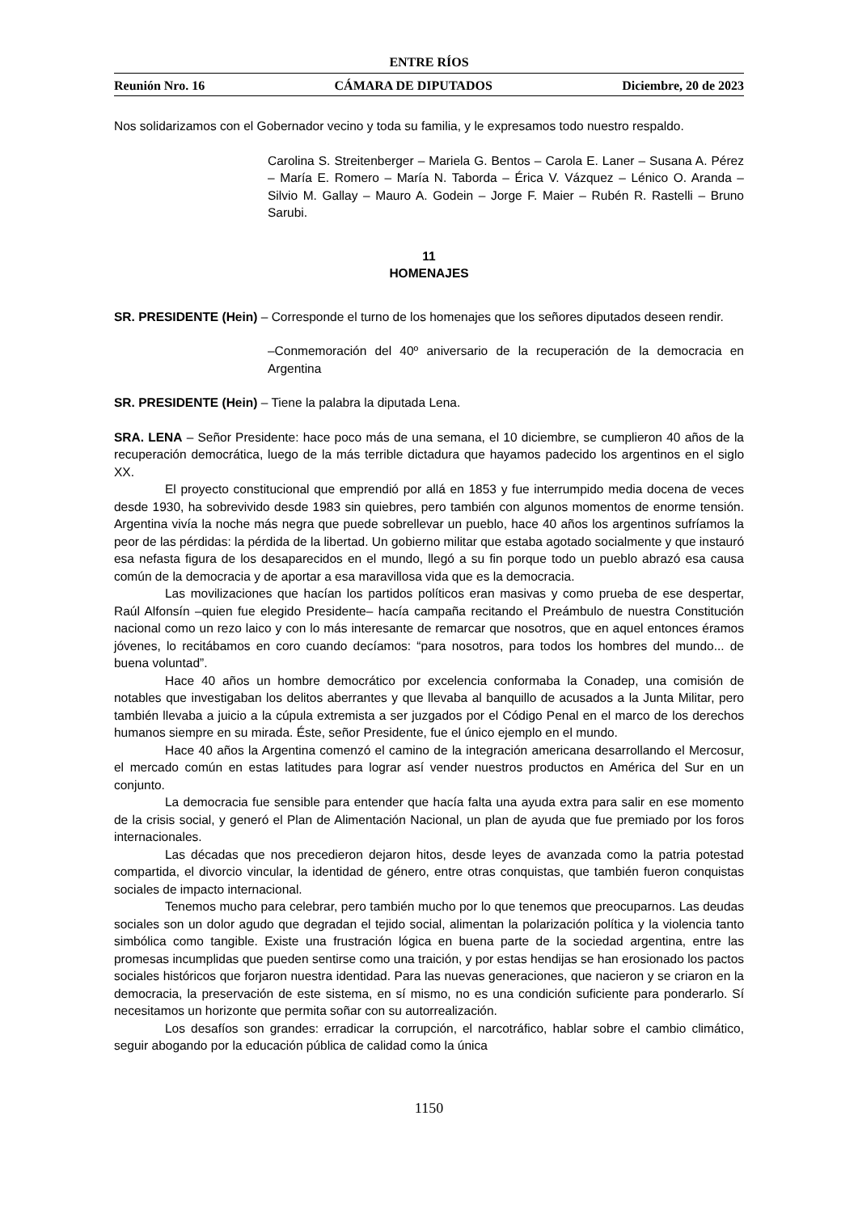ENTRE RÍOS
Reunión Nro. 16 CÁMARA DE DIPUTADOS Diciembre, 20 de 2023
Nos solidarizamos con el Gobernador vecino y toda su familia, y le expresamos todo nuestro respaldo.
Carolina S. Streitenberger – Mariela G. Bentos – Carola E. Laner – Susana A. Pérez – María E. Romero – María N. Taborda – Érica V. Vázquez – Lénico O. Aranda – Silvio M. Gallay – Mauro A. Godein – Jorge F. Maier – Rubén R. Rastelli – Bruno Sarubi.
11
HOMENAJES
SR. PRESIDENTE (Hein) – Corresponde el turno de los homenajes que los señores diputados deseen rendir.
–Conmemoración del 40º aniversario de la recuperación de la democracia en Argentina
SR. PRESIDENTE (Hein) – Tiene la palabra la diputada Lena.
SRA. LENA – Señor Presidente: hace poco más de una semana, el 10 diciembre, se cumplieron 40 años de la recuperación democrática, luego de la más terrible dictadura que hayamos padecido los argentinos en el siglo XX.
El proyecto constitucional que emprendió por allá en 1853 y fue interrumpido media docena de veces desde 1930, ha sobrevivido desde 1983 sin quiebres, pero también con algunos momentos de enorme tensión. Argentina vivía la noche más negra que puede sobrellevar un pueblo, hace 40 años los argentinos sufríamos la peor de las pérdidas: la pérdida de la libertad. Un gobierno militar que estaba agotado socialmente y que instauró esa nefasta figura de los desaparecidos en el mundo, llegó a su fin porque todo un pueblo abrazó esa causa común de la democracia y de aportar a esa maravillosa vida que es la democracia.
Las movilizaciones que hacían los partidos políticos eran masivas y como prueba de ese despertar, Raúl Alfonsín –quien fue elegido Presidente– hacía campaña recitando el Preámbulo de nuestra Constitución nacional como un rezo laico y con lo más interesante de remarcar que nosotros, que en aquel entonces éramos jóvenes, lo recitábamos en coro cuando decíamos: “para nosotros, para todos los hombres del mundo... de buena voluntad”.
Hace 40 años un hombre democrático por excelencia conformaba la Conadep, una comisión de notables que investigaban los delitos aberrantes y que llevaba al banquillo de acusados a la Junta Militar, pero también llevaba a juicio a la cúpula extremista a ser juzgados por el Código Penal en el marco de los derechos humanos siempre en su mirada. Éste, señor Presidente, fue el único ejemplo en el mundo.
Hace 40 años la Argentina comenzó el camino de la integración americana desarrollando el Mercosur, el mercado común en estas latitudes para lograr así vender nuestros productos en América del Sur en un conjunto.
La democracia fue sensible para entender que hacía falta una ayuda extra para salir en ese momento de la crisis social, y generó el Plan de Alimentación Nacional, un plan de ayuda que fue premiado por los foros internacionales.
Las décadas que nos precedieron dejaron hitos, desde leyes de avanzada como la patria potestad compartida, el divorcio vincular, la identidad de género, entre otras conquistas, que también fueron conquistas sociales de impacto internacional.
Tenemos mucho para celebrar, pero también mucho por lo que tenemos que preocuparnos. Las deudas sociales son un dolor agudo que degradan el tejido social, alimentan la polarización política y la violencia tanto simbólica como tangible. Existe una frustración lógica en buena parte de la sociedad argentina, entre las promesas incumplidas que pueden sentirse como una traición, y por estas hendijas se han erosionado los pactos sociales históricos que forjaron nuestra identidad. Para las nuevas generaciones, que nacieron y se criaron en la democracia, la preservación de este sistema, en sí mismo, no es una condición suficiente para ponderarlo. Sí necesitamos un horizonte que permita soñar con su autorrealización.
Los desafíos son grandes: erradicar la corrupción, el narcotráfico, hablar sobre el cambio climático, seguir abogando por la educación pública de calidad como la única
1150